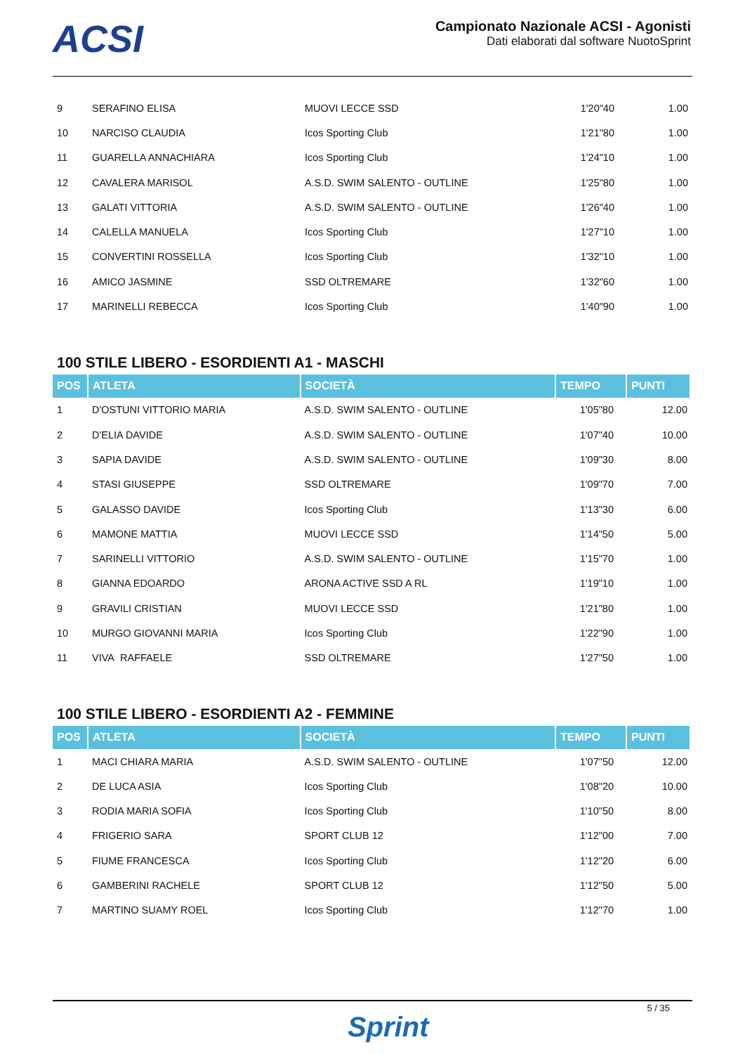ACSI
Campionato Nazionale ACSI - Agonisti
Dati elaborati dal software NuotoSprint
| 9 | SERAFINO ELISA | MUOVI LECCE SSD | 1'20"40 | 1.00 |
| 10 | NARCISO CLAUDIA | Icos Sporting Club | 1'21"80 | 1.00 |
| 11 | GUARELLA ANNACHIARA | Icos Sporting Club | 1'24"10 | 1.00 |
| 12 | CAVALERA MARISOL | A.S.D. SWIM SALENTO - OUTLINE | 1'25"80 | 1.00 |
| 13 | GALATI VITTORIA | A.S.D. SWIM SALENTO - OUTLINE | 1'26"40 | 1.00 |
| 14 | CALELLA MANUELA | Icos Sporting Club | 1'27"10 | 1.00 |
| 15 | CONVERTINI ROSSELLA | Icos Sporting Club | 1'32"10 | 1.00 |
| 16 | AMICO JASMINE | SSD OLTREMARE | 1'32"60 | 1.00 |
| 17 | MARINELLI REBECCA | Icos Sporting Club | 1'40"90 | 1.00 |
100 STILE LIBERO - ESORDIENTI A1 - MASCHI
| POS | ATLETA | SOCIETÀ | TEMPO | PUNTI |
| --- | --- | --- | --- | --- |
| 1 | D'OSTUNI VITTORIO MARIA | A.S.D. SWIM SALENTO - OUTLINE | 1'05"80 | 12.00 |
| 2 | D'ELIA DAVIDE | A.S.D. SWIM SALENTO - OUTLINE | 1'07"40 | 10.00 |
| 3 | SAPIA DAVIDE | A.S.D. SWIM SALENTO - OUTLINE | 1'09"30 | 8.00 |
| 4 | STASI GIUSEPPE | SSD OLTREMARE | 1'09"70 | 7.00 |
| 5 | GALASSO DAVIDE | Icos Sporting Club | 1'13"30 | 6.00 |
| 6 | MAMONE MATTIA | MUOVI LECCE SSD | 1'14"50 | 5.00 |
| 7 | SARINELLI VITTORIO | A.S.D. SWIM SALENTO - OUTLINE | 1'15"70 | 1.00 |
| 8 | GIANNA EDOARDO | ARONA ACTIVE SSD A RL | 1'19"10 | 1.00 |
| 9 | GRAVILI CRISTIAN | MUOVI LECCE SSD | 1'21"80 | 1.00 |
| 10 | MURGO GIOVANNI MARIA | Icos Sporting Club | 1'22"90 | 1.00 |
| 11 | VIVA RAFFAELE | SSD OLTREMARE | 1'27"50 | 1.00 |
100 STILE LIBERO - ESORDIENTI A2 - FEMMINE
| POS | ATLETA | SOCIETÀ | TEMPO | PUNTI |
| --- | --- | --- | --- | --- |
| 1 | MACI CHIARA MARIA | A.S.D. SWIM SALENTO - OUTLINE | 1'07"50 | 12.00 |
| 2 | DE LUCA ASIA | Icos Sporting Club | 1'08"20 | 10.00 |
| 3 | RODIA MARIA SOFIA | Icos Sporting Club | 1'10"50 | 8.00 |
| 4 | FRIGERIO SARA | SPORT CLUB 12 | 1'12"00 | 7.00 |
| 5 | FIUME FRANCESCA | Icos Sporting Club | 1'12"20 | 6.00 |
| 6 | GAMBERINI RACHELE | SPORT CLUB 12 | 1'12"50 | 5.00 |
| 7 | MARTINO SUAMY ROEL | Icos Sporting Club | 1'12"70 | 1.00 |
Sprint
5 / 35